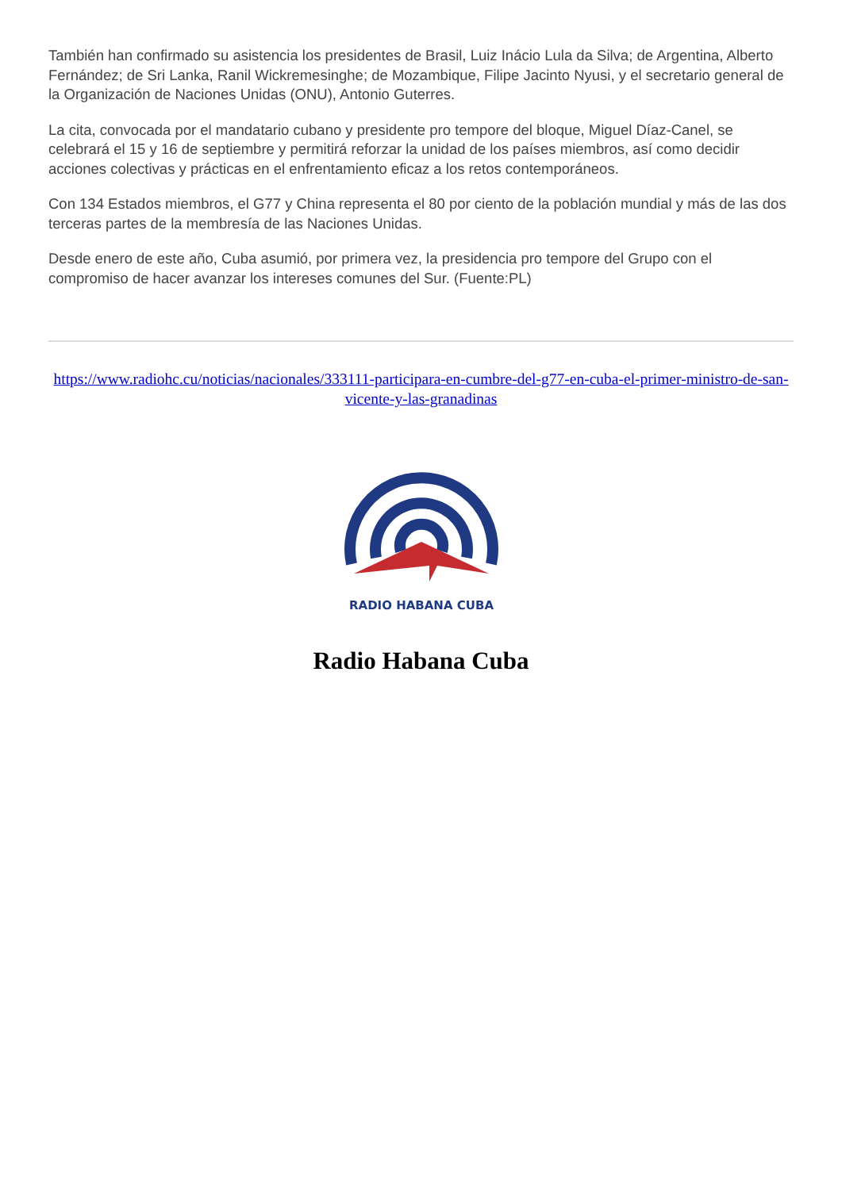También han confirmado su asistencia los presidentes de Brasil, Luiz Inácio Lula da Silva; de Argentina, Alberto Fernández; de Sri Lanka, Ranil Wickremesinghe; de Mozambique, Filipe Jacinto Nyusi, y el secretario general de la Organización de Naciones Unidas (ONU), Antonio Guterres.
La cita, convocada por el mandatario cubano y presidente pro tempore del bloque, Miguel Díaz-Canel, se celebrará el 15 y 16 de septiembre y permitirá reforzar la unidad de los países miembros, así como decidir acciones colectivas y prácticas en el enfrentamiento eficaz a los retos contemporáneos.
Con 134 Estados miembros, el G77 y China representa el 80 por ciento de la población mundial y más de las dos terceras partes de la membresía de las Naciones Unidas.
Desde enero de este año, Cuba asumió, por primera vez, la presidencia pro tempore del Grupo con el compromiso de hacer avanzar los intereses comunes del Sur. (Fuente:PL)
https://www.radiohc.cu/noticias/nacionales/333111-participara-en-cumbre-del-g77-en-cuba-el-primer-ministro-de-san-vicente-y-las-granadinas
RADIO HABANA CUBA
Radio Habana Cuba